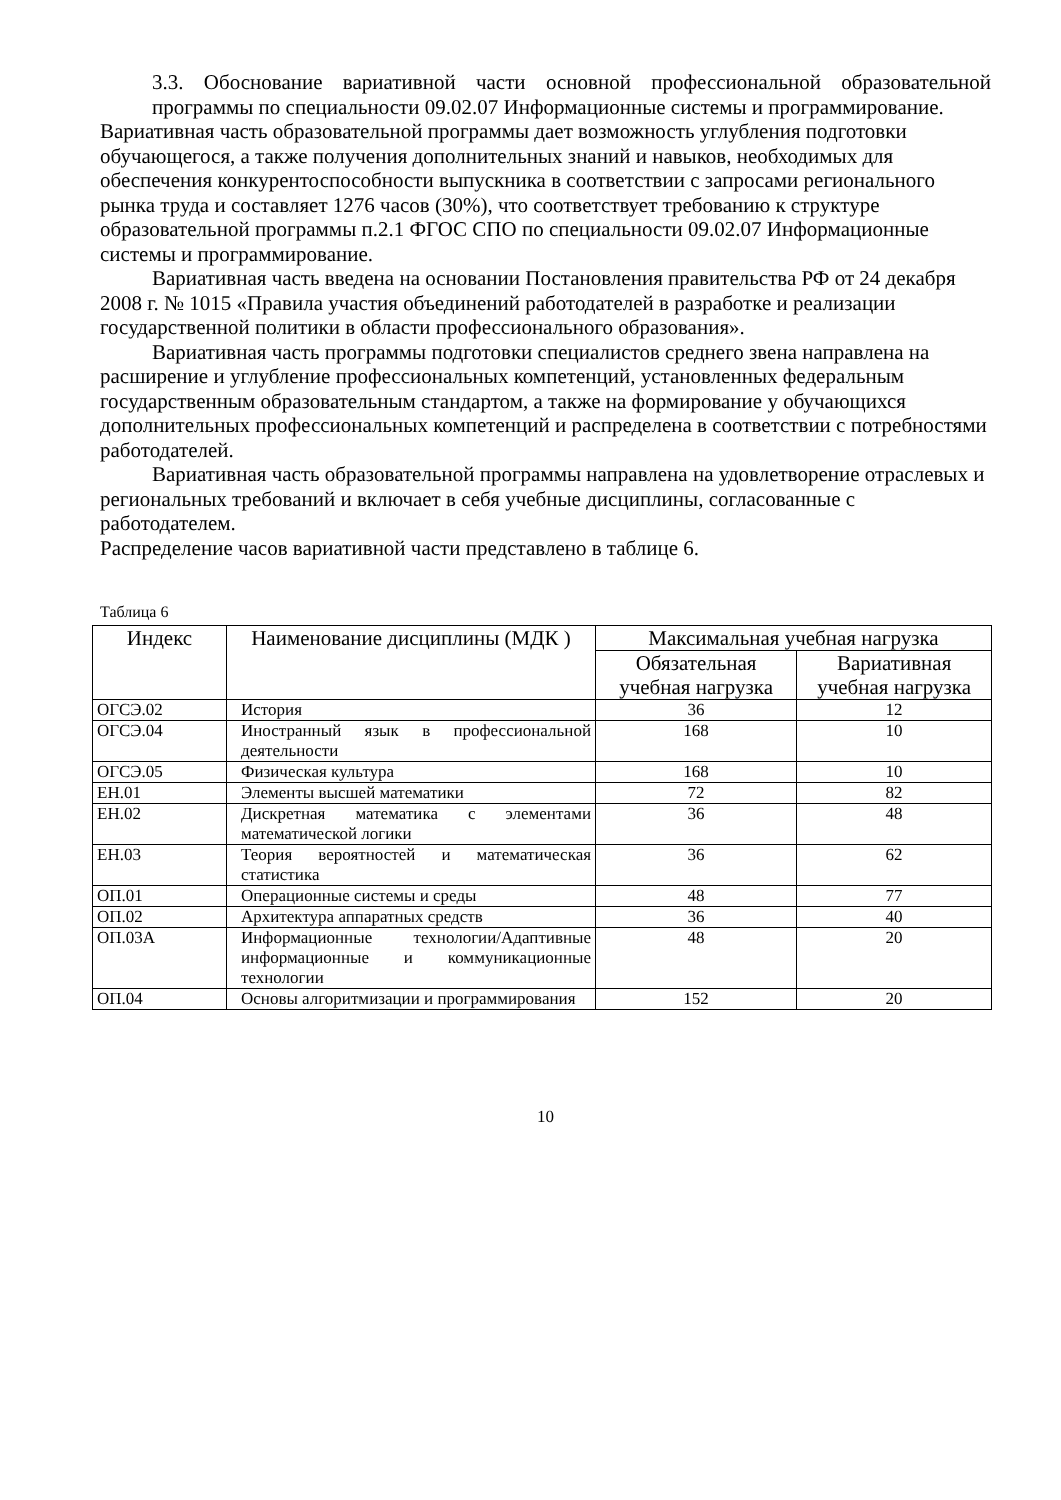3.3. Обоснование вариативной части основной профессиональной образовательной программы по специальности 09.02.07 Информационные системы и программирование.
Вариативная часть образовательной программы дает возможность углубления подготовки обучающегося, а также получения дополнительных знаний и навыков, необходимых для обеспечения конкурентоспособности выпускника в соответствии с запросами регионального рынка труда и составляет 1276 часов (30%), что соответствует требованию к структуре образовательной программы п.2.1 ФГОС СПО по специальности 09.02.07 Информационные системы и программирование.
Вариативная часть введена на основании Постановления правительства РФ от 24 декабря 2008 г. № 1015 «Правила участия объединений работодателей в разработке и реализации государственной политики в области профессионального образования».
Вариативная часть программы подготовки специалистов среднего звена направлена на расширение и углубление профессиональных компетенций, установленных федеральным государственным образовательным стандартом, а также на формирование у обучающихся дополнительных профессиональных компетенций и распределена в соответствии с потребностями работодателей.
Вариативная часть образовательной программы направлена на удовлетворение отраслевых и региональных требований и включает в себя учебные дисциплины, согласованные с работодателем.
Распределение часов вариативной части представлено в таблице 6.
Таблица 6
| Индекс | Наименование дисциплины (МДК ) | Максимальная учебная нагрузка | |
| --- | --- | --- | --- |
| | | Обязательная учебная нагрузка | Вариативная учебная нагрузка |
| ОГСЭ.02 | История | 36 | 12 |
| ОГСЭ.04 | Иностранный язык в профессиональной деятельности | 168 | 10 |
| ОГСЭ.05 | Физическая культура | 168 | 10 |
| ЕН.01 | Элементы высшей математики | 72 | 82 |
| ЕН.02 | Дискретная математика с элементами математической логики | 36 | 48 |
| ЕН.03 | Теория вероятностей и математическая статистика | 36 | 62 |
| ОП.01 | Операционные системы и среды | 48 | 77 |
| ОП.02 | Архитектура аппаратных средств | 36 | 40 |
| ОП.03А | Информационные технологии/Адаптивные информационные и коммуникационные технологии | 48 | 20 |
| ОП.04 | Основы алгоритмизации и программирования | 152 | 20 |
10